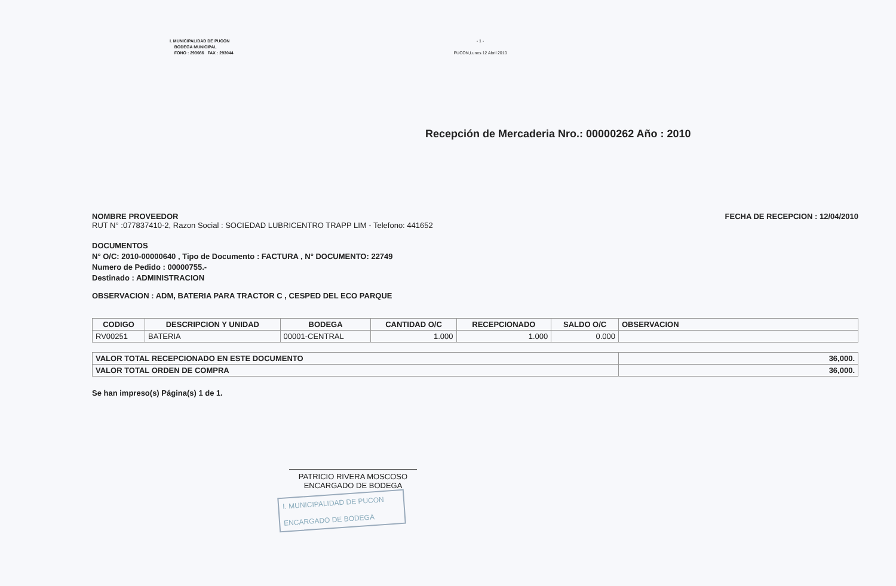I. MUNICIPALIDAD DE PUCON
BODEGA MUNICIPAL
FONO : 293086 FAX : 293044
- 1 -
PUCON,Lunes 12 Abril 2010
Recepción de Mercaderia Nro.: 00000262 Año : 2010
NOMBRE PROVEEDOR
RUT N° :077837410-2, Razon Social : SOCIEDAD LUBRICENTRO TRAPP LIM - Telefono: 441652
FECHA DE RECEPCION : 12/04/2010
DOCUMENTOS
N° O/C: 2010-00000640 , Tipo de Documento : FACTURA , N° DOCUMENTO: 22749
Numero de Pedido : 00000755.-
Destinado : ADMINISTRACION
OBSERVACION : ADM, BATERIA PARA TRACTOR C , CESPED DEL ECO PARQUE
| CODIGO | DESCRIPCION Y UNIDAD | BODEGA | CANTIDAD O/C | RECEPCIONADO | SALDO O/C | OBSERVACION |
| --- | --- | --- | --- | --- | --- | --- |
| RV00251 | BATERIA | 00001-CENTRAL | 1.000 | 1.000 | 0.000 | |
| VALOR TOTAL RECEPCIONADO EN ESTE DOCUMENTO | 36,000. |
| VALOR TOTAL ORDEN DE COMPRA | 36,000. |
Se han impreso(s) Página(s) 1 de 1.
PATRICIO RIVERA MOSCOSO
ENCARGADO DE BODEGA
I. MUNICIPALIDAD DE PUCON
ENCARGADO DE BODEGA